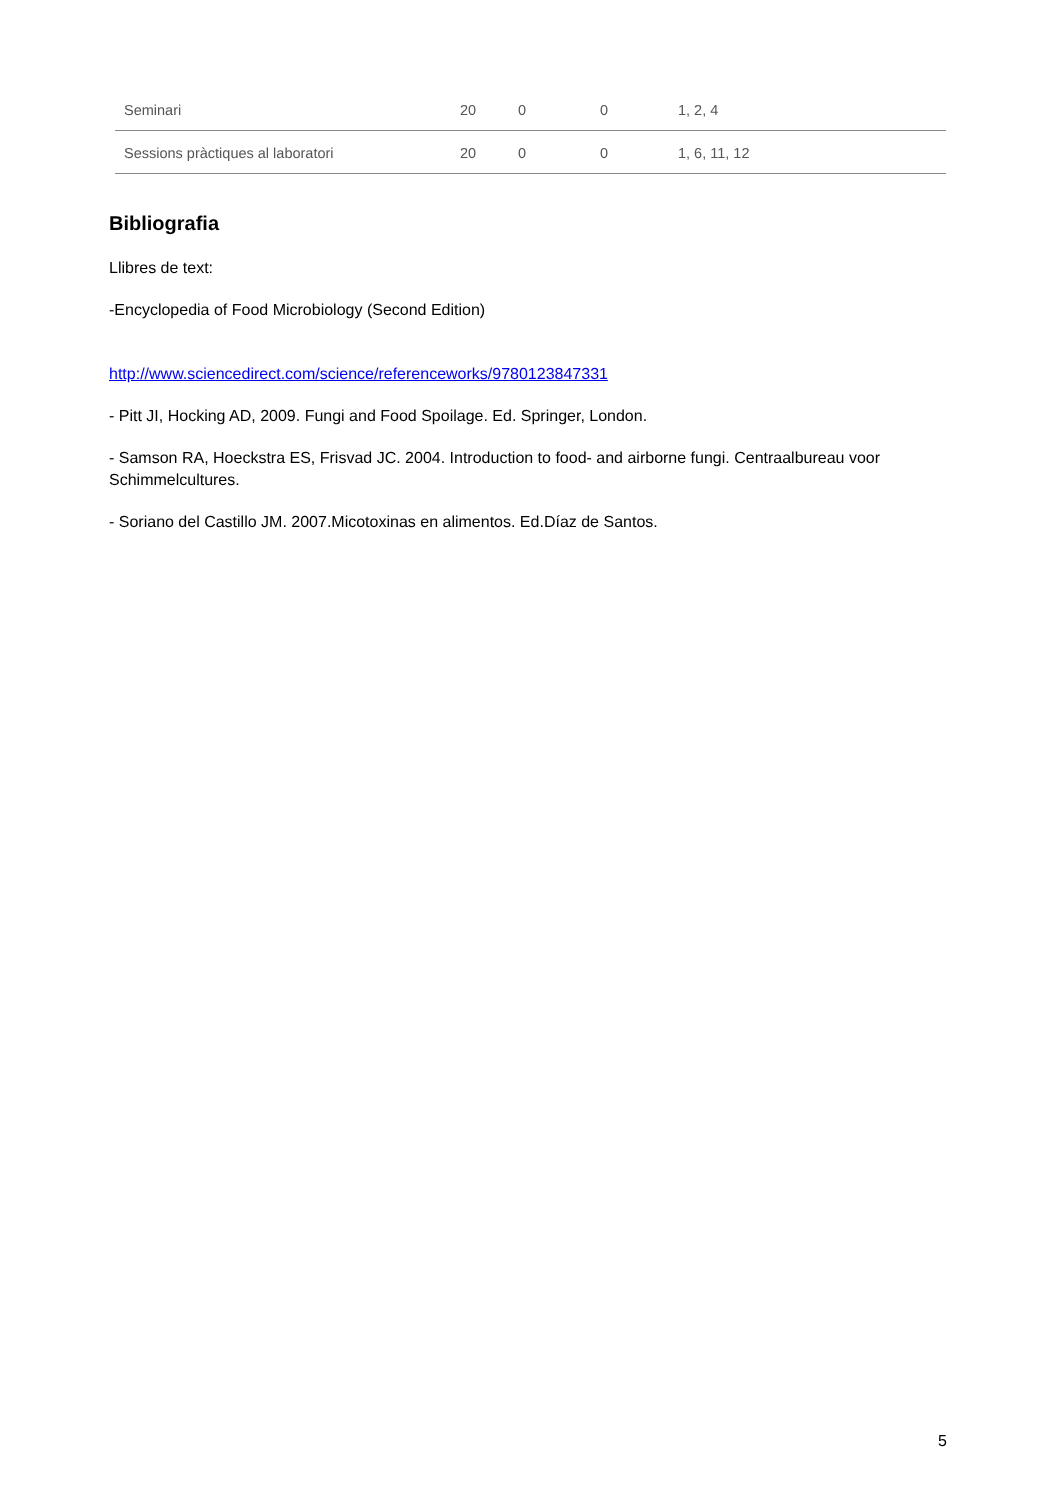| Seminari | 20 | 0 | 0 | 1, 2, 4 |
| Sessions pràctiques al laboratori | 20 | 0 | 0 | 1, 6, 11, 12 |
Bibliografia
Llibres de text:
-Encyclopedia of Food Microbiology (Second Edition)
http://www.sciencedirect.com/science/referenceworks/9780123847331
- Pitt JI, Hocking AD, 2009. Fungi and Food Spoilage. Ed. Springer, London.
- Samson RA, Hoeckstra ES, Frisvad JC. 2004. Introduction to food- and airborne fungi. Centraalbureau voor Schimmelcultures.
- Soriano del Castillo JM. 2007.Micotoxinas en alimentos. Ed.Díaz de Santos.
5